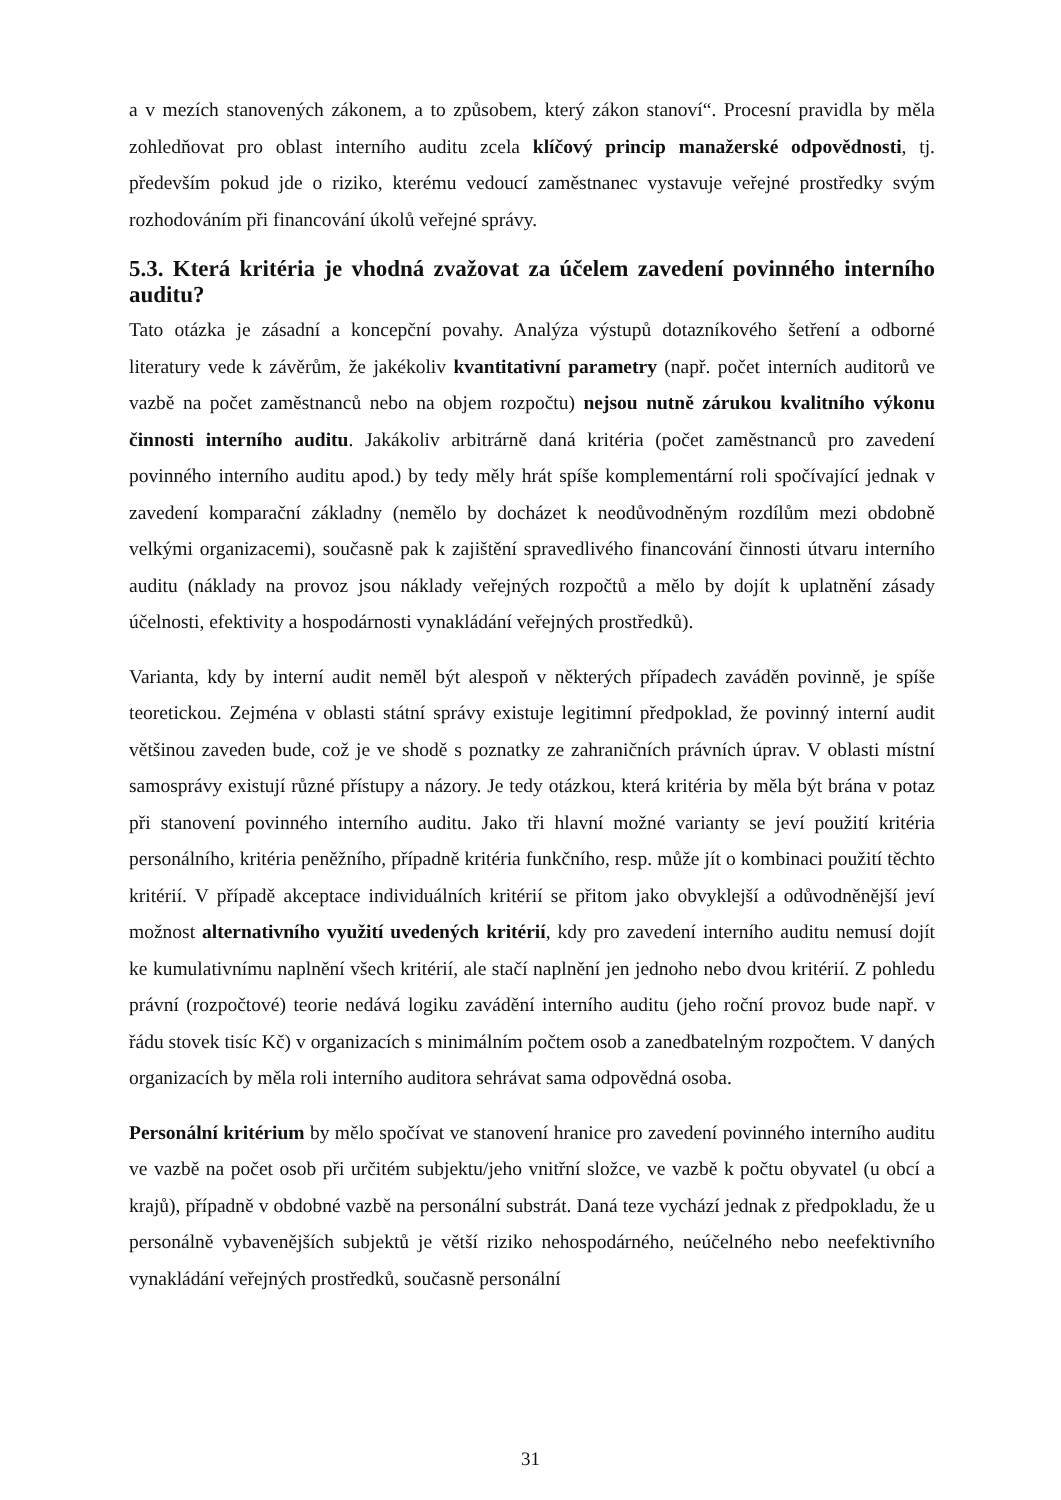a v mezích stanovených zákonem, a to způsobem, který zákon stanoví“. Procesní pravidla by měla zohledňovat pro oblast interního auditu zcela klíčový princip manažerské odpovědnosti, tj. především pokud jde o riziko, kterému vedoucí zaměstnanec vystavuje veřejné prostředky svým rozhodováním při financování úkolů veřejné správy.
5.3. Která kritéria je vhodná zvažovat za účelem zavedení povinného interního auditu?
Tato otázka je zásadní a koncepční povahy. Analýza výstupů dotazníkového šetření a odborné literatury vede k závěrům, že jakékoliv kvantitativní parametry (např. počet interních auditorů ve vazbě na počet zaměstnanců nebo na objem rozpočtu) nejsou nutně zárukou kvalitního výkonu činnosti interního auditu. Jakákoliv arbitrárně daná kritéria (počet zaměstnanců pro zavedení povinného interního auditu apod.) by tedy měly hrát spíše komplementární roli spočívající jednak v zavedení komparační základny (nemělo by docházet k neodůvodněným rozdílům mezi obdobně velkými organizacemi), současně pak k zajištění spravedlivého financování činnosti útvaru interního auditu (náklady na provoz jsou náklady veřejných rozpočtů a mělo by dojít k uplatnění zásady účelnosti, efektivity a hospodárnosti vynakládání veřejných prostředků).
Varianta, kdy by interní audit neměl být alespoň v některých případech zaváděn povinně, je spíše teoretickou. Zejména v oblasti státní správy existuje legitimní předpoklad, že povinný interní audit většinou zaveden bude, což je ve shodě s poznatky ze zahraničních právních úprav. V oblasti místní samosprávy existují různé přístupy a názory. Je tedy otázkou, která kritéria by měla být brána v potaz při stanovení povinného interního auditu. Jako tři hlavní možné varianty se jeví použití kritéria personálního, kritéria peněžního, případně kritéria funkčního, resp. může jít o kombinaci použití těchto kritérií. V případě akceptace individuálních kritérií se přitom jako obvyklejší a odůvodněnější jeví možnost alternativního využití uvedených kritérií, kdy pro zavedení interního auditu nemusí dojít ke kumulativnímu naplnění všech kritérií, ale stačí naplnění jen jednoho nebo dvou kritérií. Z pohledu právní (rozpočtové) teorie nedává logiku zavádění interního auditu (jeho roční provoz bude např. v řádu stovek tisíc Kč) v organizacích s minimálním počtem osob a zanedbatelným rozpočtem. V daných organizacích by měla roli interního auditora sehrávat sama odpovědná osoba.
Personální kritérium by mělo spočívat ve stanovení hranice pro zavedení povinného interního auditu ve vazbě na počet osob při určitém subjektu/jeho vnitřní složce, ve vazbě k počtu obyvatel (u obcí a krajů), případně v obdobné vazbě na personální substrát. Daná teze vychází jednak z předpokladu, že u personálně vybavenějších subjektů je větší riziko nehospodárného, neúčelného nebo neefektivního vynakládání veřejných prostředků, současně personální
31